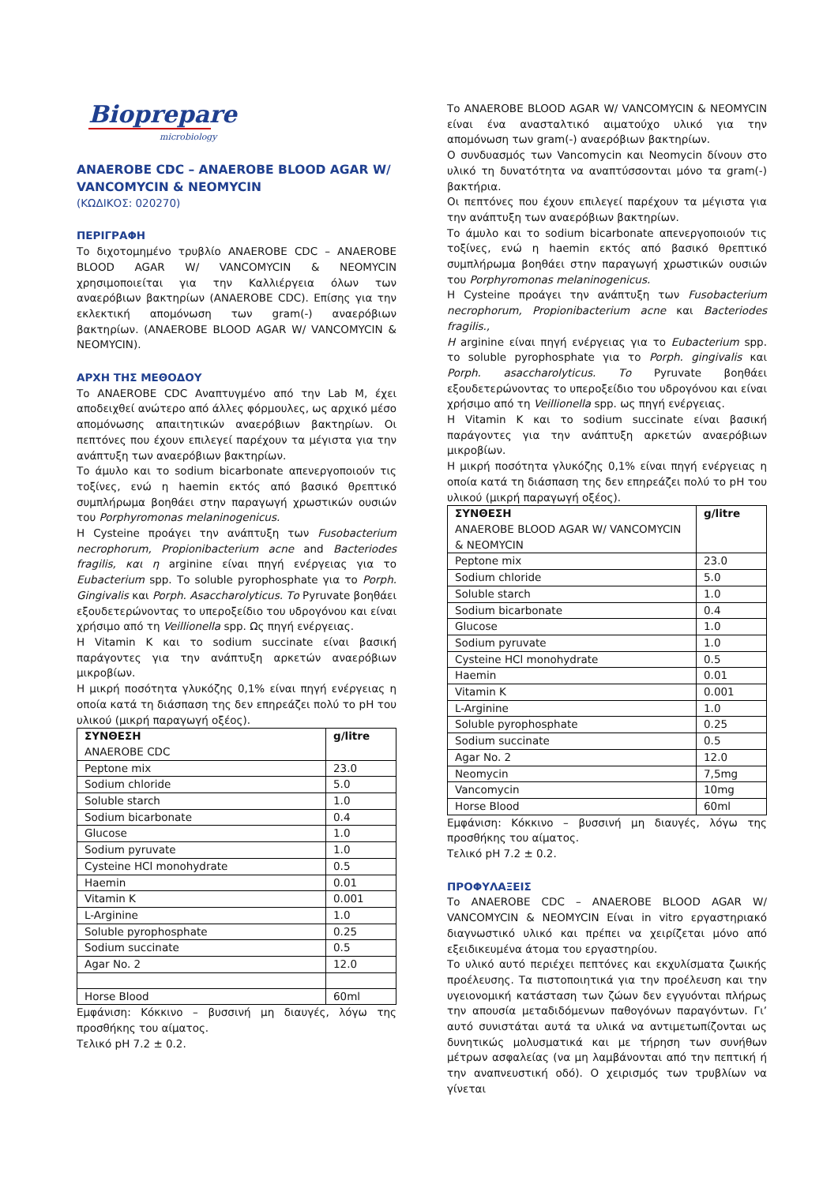Biopreparе
microbiology
ANAEROBE CDC – ANAEROBE BLOOD AGAR W/ VANCOMYCIN & NEOMYCIN
(ΚΩΔΙΚΟΣ: 020270)
ΠΕΡΙΓΡΑΦΗ
Το διχοτομημένο τρυβλίο ANAEROBE CDC – ANAEROBE BLOOD AGAR W/ VANCOMYCIN & NEOMYCIN χρησιμοποιείται για την Καλλιέργεια όλων των αναερόβιων βακτηρίων (ANAEROBE CDC). Επίσης για την εκλεκτική απομόνωση των gram(-) αναερόβιων βακτηρίων. (ANAEROBE BLOOD AGAR W/ VANCOMYCIN & NEOMYCIN).
ΑΡΧΗ ΤΗΣ ΜΕΘΟΔΟΥ
Το ANAEROBE CDC Αναπτυγμένο από την Lab M, έχει αποδειχθεί ανώτερο από άλλες φόρμουλες, ως αρχικό μέσο απομόνωσης απαιτητικών αναερόβιων βακτηρίων. Οι πεπτόνες που έχουν επιλεγεί παρέχουν τα μέγιστα για την ανάπτυξη των αναερόβιων βακτηρίων.
Το άμυλο και το sodium bicarbonate απενεργοποιούν τις τοξίνες, ενώ η haemin εκτός από βασικό θρεπτικό συμπλήρωμα βοηθάει στην παραγωγή χρωστικών ουσιών του Porphyromonas melaninogenicus.
Η Cysteine προάγει την ανάπτυξη των Fusobacterium necrophorum, Propionibacterium acne and Bacteriodes fragilis, και η arginine είναι πηγή ενέργειας για το Eubacterium spp. Το soluble pyrophosphate για το Porph. Gingivalis και Porph. Asaccharolyticus. Το Pyruvate βοηθάει εξουδετερώνοντας το υπεροξείδιο του υδρογόνου και είναι χρήσιμο από τη Veillionella spp. Ως πηγή ενέργειας.
Η Vitamin K και το sodium succinate είναι βασική παράγοντες για την ανάπτυξη αρκετών αναερόβιων μικροβίων.
Η μικρή ποσότητα γλυκόζης 0,1% είναι πηγή ενέργειας η οποία κατά τη διάσπαση της δεν επηρεάζει πολύ το pH του υλικού (μικρή παραγωγή οξέος).
| ΣΥΝΘΕΣΗ ANAEROBE CDC | g/litre |
| Peptone mix | 23.0 |
| Sodium chloride | 5.0 |
| Soluble starch | 1.0 |
| Sodium bicarbonate | 0.4 |
| Glucose | 1.0 |
| Sodium pyruvate | 1.0 |
| Cysteine HCl monohydrate | 0.5 |
| Haemin | 0.01 |
| Vitamin K | 0.001 |
| L-Arginine | 1.0 |
| Soluble pyrophosphate | 0.25 |
| Sodium succinate | 0.5 |
| Agar No. 2 | 12.0 |
| Horse Blood | 60ml |
Εμφάνιση: Κόκκινο – βυσσινή μη διαυγές, λόγω της προσθήκης του αίματος.
Τελικό pH 7.2 ± 0.2.
Το ANAEROBE BLOOD AGAR W/ VANCOMYCIN & NEOMYCIN είναι ένα ανασταλτικό αιματούχο υλικό για την απομόνωση των gram(-) αναερόβιων βακτηρίων.
Ο συνδυασμός των Vancomycin και Neomycin δίνουν στο υλικό τη δυνατότητα να αναπτύσσονται μόνο τα gram(-) βακτήρια.
Οι πεπτόνες που έχουν επιλεγεί παρέχουν τα μέγιστα για την ανάπτυξη των αναερόβιων βακτηρίων.
Το άμυλο και το sodium bicarbonate απενεργοποιούν τις τοξίνες, ενώ η haemin εκτός από βασικό θρεπτικό συμπλήρωμα βοηθάει στην παραγωγή χρωστικών ουσιών του Porphyromonas melaninogenicus.
Η Cysteine προάγει την ανάπτυξη των Fusobacterium necrophorum, Propionibacterium acne και Bacteriodes fragilis.,
Η arginine είναι πηγή ενέργειας για το Eubacterium spp. το soluble pyrophosphate για το Porph. gingivalis και Porph. asaccharolyticus. Το Pyruvate βοηθάει εξουδετερώνοντας το υπεροξείδιο του υδρογόνου και είναι χρήσιμο από τη Veillionella spp. ως πηγή ενέργειας.
Η Vitamin K και το sodium succinate είναι βασική παράγοντες για την ανάπτυξη αρκετών αναερόβιων μικροβίων.
Η μικρή ποσότητα γλυκόζης 0,1% είναι πηγή ενέργειας η οποία κατά τη διάσπαση της δεν επηρεάζει πολύ το pH του υλικού (μικρή παραγωγή οξέος).
| ΣΥΝΘΕΣΗ ANAEROBE BLOOD AGAR W/ VANCOMYCIN & NEOMYCIN | g/litre |
| Peptone mix | 23.0 |
| Sodium chloride | 5.0 |
| Soluble starch | 1.0 |
| Sodium bicarbonate | 0.4 |
| Glucose | 1.0 |
| Sodium pyruvate | 1.0 |
| Cysteine HCl monohydrate | 0.5 |
| Haemin | 0.01 |
| Vitamin K | 0.001 |
| L-Arginine | 1.0 |
| Soluble pyrophosphate | 0.25 |
| Sodium succinate | 0.5 |
| Agar No. 2 | 12.0 |
| Neomycin | 7,5mg |
| Vancomycin | 10mg |
| Horse Blood | 60ml |
Εμφάνιση: Κόκκινο – βυσσινή μη διαυγές, λόγω της προσθήκης του αίματος.
Τελικό pH 7.2 ± 0.2.
ΠΡΟΦΥΛΑΞΕΙΣ
Το ANAEROBE CDC – ANAEROBE BLOOD AGAR W/ VANCOMYCIN & NEOMYCIN Είναι in vitro εργαστηριακό διαγνωστικό υλικό και πρέπει να χειρίζεται μόνο από εξειδικευμένα άτομα του εργαστηρίου.
Το υλικό αυτό περιέχει πεπτόνες και εκχυλίσματα ζωικής προέλευσης. Τα πιστοποιητικά για την προέλευση και την υγειονομική κατάσταση των ζώων δεν εγγυόνται πλήρως την απουσία μεταδιδόμενων παθογόνων παραγόντων. Γι’ αυτό συνιστάται αυτά τα υλικά να αντιμετωπίζονται ως δυνητικώς μολυσματικά και με τήρηση των συνήθων μέτρων ασφαλείας (να μη λαμβάνονται από την πεπτική ή την αναπνευστική οδό). Ο χειρισμός των τρυβλίων να γίνεται